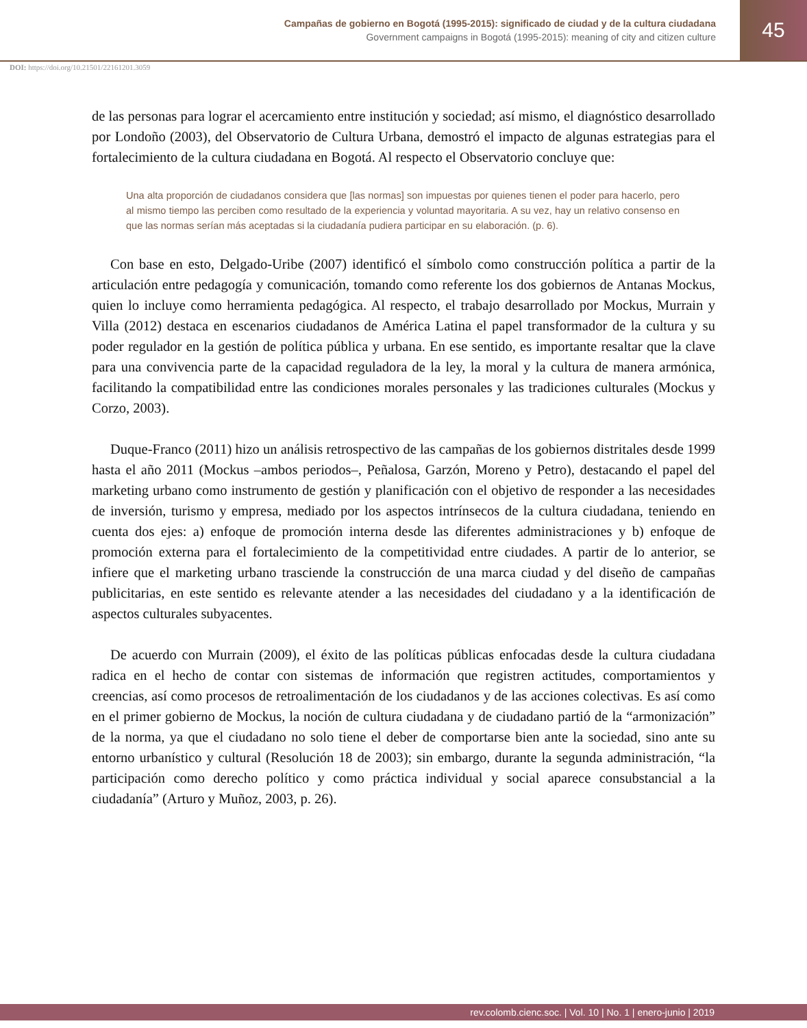Campañas de gobierno en Bogotá (1995-2015): significado de ciudad y de la cultura ciudadana
Government campaigns in Bogotá (1995-2015): meaning of city and citizen culture
45
DOI: https://doi.org/10.21501/22161201.3059
de las personas para lograr el acercamiento entre institución y sociedad; así mismo, el diagnóstico desarrollado por Londoño (2003), del Observatorio de Cultura Urbana, demostró el impacto de algunas estrategias para el fortalecimiento de la cultura ciudadana en Bogotá. Al respecto el Observatorio concluye que:
Una alta proporción de ciudadanos considera que [las normas] son impuestas por quienes tienen el poder para hacerlo, pero al mismo tiempo las perciben como resultado de la experiencia y voluntad mayoritaria. A su vez, hay un relativo consenso en que las normas serían más aceptadas si la ciudadanía pudiera participar en su elaboración. (p. 6).
Con base en esto, Delgado-Uribe (2007) identificó el símbolo como construcción política a partir de la articulación entre pedagogía y comunicación, tomando como referente los dos gobiernos de Antanas Mockus, quien lo incluye como herramienta pedagógica. Al respecto, el trabajo desarrollado por Mockus, Murrain y Villa (2012) destaca en escenarios ciudadanos de América Latina el papel transformador de la cultura y su poder regulador en la gestión de política pública y urbana. En ese sentido, es importante resaltar que la clave para una convivencia parte de la capacidad reguladora de la ley, la moral y la cultura de manera armónica, facilitando la compatibilidad entre las condiciones morales personales y las tradiciones culturales (Mockus y Corzo, 2003).
Duque-Franco (2011) hizo un análisis retrospectivo de las campañas de los gobiernos distritales desde 1999 hasta el año 2011 (Mockus –ambos periodos–, Peñalosa, Garzón, Moreno y Petro), destacando el papel del marketing urbano como instrumento de gestión y planificación con el objetivo de responder a las necesidades de inversión, turismo y empresa, mediado por los aspectos intrínsecos de la cultura ciudadana, teniendo en cuenta dos ejes: a) enfoque de promoción interna desde las diferentes administraciones y b) enfoque de promoción externa para el fortalecimiento de la competitividad entre ciudades. A partir de lo anterior, se infiere que el marketing urbano trasciende la construcción de una marca ciudad y del diseño de campañas publicitarias, en este sentido es relevante atender a las necesidades del ciudadano y a la identificación de aspectos culturales subyacentes.
De acuerdo con Murrain (2009), el éxito de las políticas públicas enfocadas desde la cultura ciudadana radica en el hecho de contar con sistemas de información que registren actitudes, comportamientos y creencias, así como procesos de retroalimentación de los ciudadanos y de las acciones colectivas. Es así como en el primer gobierno de Mockus, la noción de cultura ciudadana y de ciudadano partió de la “armonización” de la norma, ya que el ciudadano no solo tiene el deber de comportarse bien ante la sociedad, sino ante su entorno urbanístico y cultural (Resolución 18 de 2003); sin embargo, durante la segunda administración, “la participación como derecho político y como práctica individual y social aparece consubstancial a la ciudadanía” (Arturo y Muñoz, 2003, p. 26).
rev.colomb.cienc.soc. | Vol. 10 | No. 1 | enero-junio | 2019